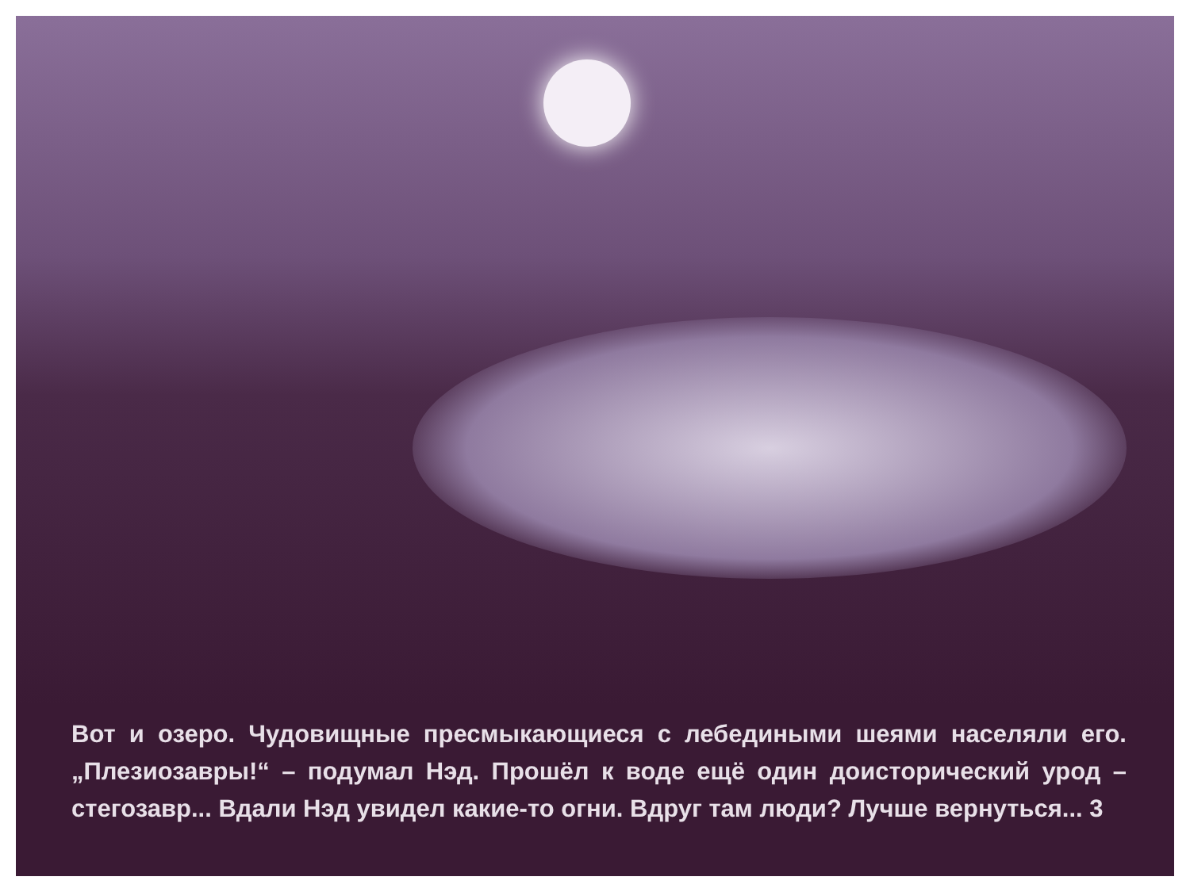Вот и озеро. Чудовищные пресмыкающиеся с лебедиными шеями населяли его. „Плезиозавры!“ – подумал Нэд. Прошёл к воде ещё один доисторический урод – стегозавр... Вдали Нэд увидел какие-то огни. Вдруг там люди? Лучше вернуться... 3